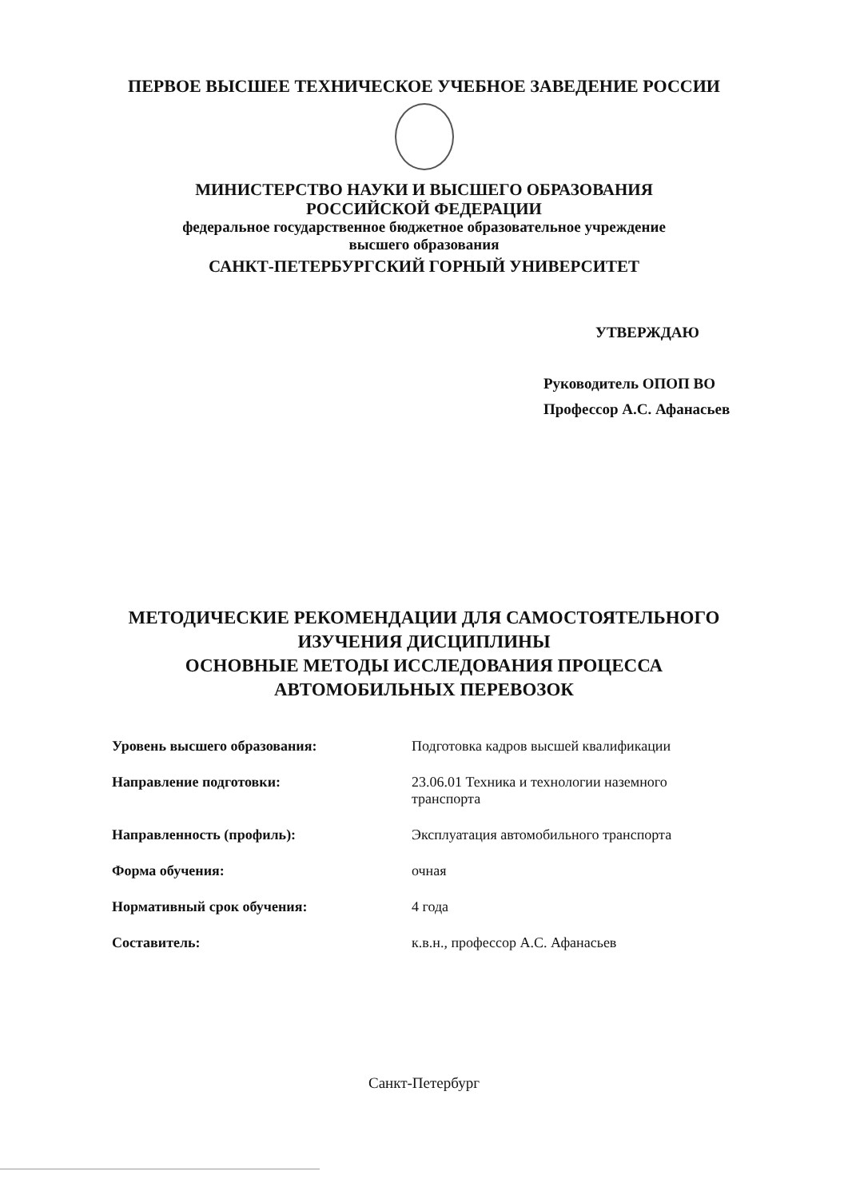ПЕРВОЕ ВЫСШЕЕ ТЕХНИЧЕСКОЕ УЧЕБНОЕ ЗАВЕДЕНИЕ РОССИИ
МИНИСТЕРСТВО НАУКИ И ВЫСШЕГО ОБРАЗОВАНИЯ
РОССИЙСКОЙ ФЕДЕРАЦИИ
федеральное государственное бюджетное образовательное учреждение
высшего образования
САНКТ-ПЕТЕРБУРГСКИЙ ГОРНЫЙ УНИВЕРСИТЕТ
УТВЕРЖДАЮ
Руководитель ОПОП ВО
Профессор А.С. Афанасьев
МЕТОДИЧЕСКИЕ РЕКОМЕНДАЦИИ ДЛЯ САМОСТОЯТЕЛЬНОГО
ИЗУЧЕНИЯ ДИСЦИПЛИНЫ
ОСНОВНЫЕ МЕТОДЫ ИССЛЕДОВАНИЯ ПРОЦЕССА
АВТОМОБИЛЬНЫХ ПЕРЕВОЗОК
| Уровень высшего образования: | Подготовка кадров высшей квалификации |
| Направление подготовки: | 23.06.01 Техника и технологии наземного транспорта |
| Направленность (профиль): | Эксплуатация автомобильного транспорта |
| Форма обучения: | очная |
| Нормативный срок обучения: | 4 года |
| Составитель: | к.в.н., профессор А.С. Афанасьев |
Санкт-Петербург